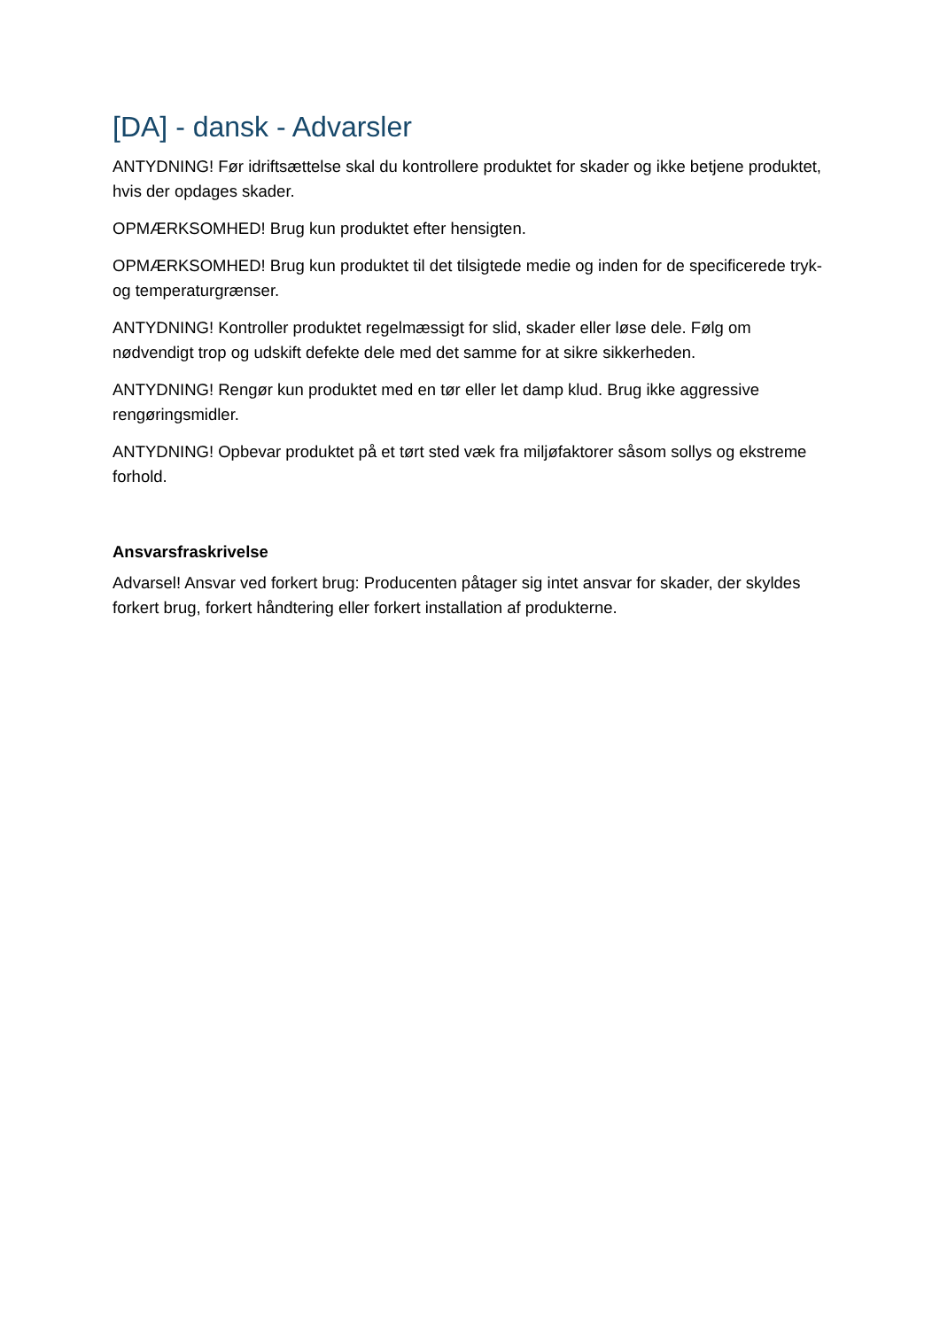[DA] - dansk - Advarsler
ANTYDNING! Før idriftsættelse skal du kontrollere produktet for skader og ikke betjene produktet, hvis der opdages skader.
OPMÆRKSOMHED! Brug kun produktet efter hensigten.
OPMÆRKSOMHED! Brug kun produktet til det tilsigtede medie og inden for de specificerede tryk- og temperaturgrænser.
ANTYDNING! Kontroller produktet regelmæssigt for slid, skader eller løse dele. Følg om nødvendigt trop og udskift defekte dele med det samme for at sikre sikkerheden.
ANTYDNING! Rengør kun produktet med en tør eller let damp klud. Brug ikke aggressive rengøringsmidler.
ANTYDNING! Opbevar produktet på et tørt sted væk fra miljøfaktorer såsom sollys og ekstreme forhold.
Ansvarsfraskrivelse
Advarsel! Ansvar ved forkert brug: Producenten påtager sig intet ansvar for skader, der skyldes forkert brug, forkert håndtering eller forkert installation af produkterne.